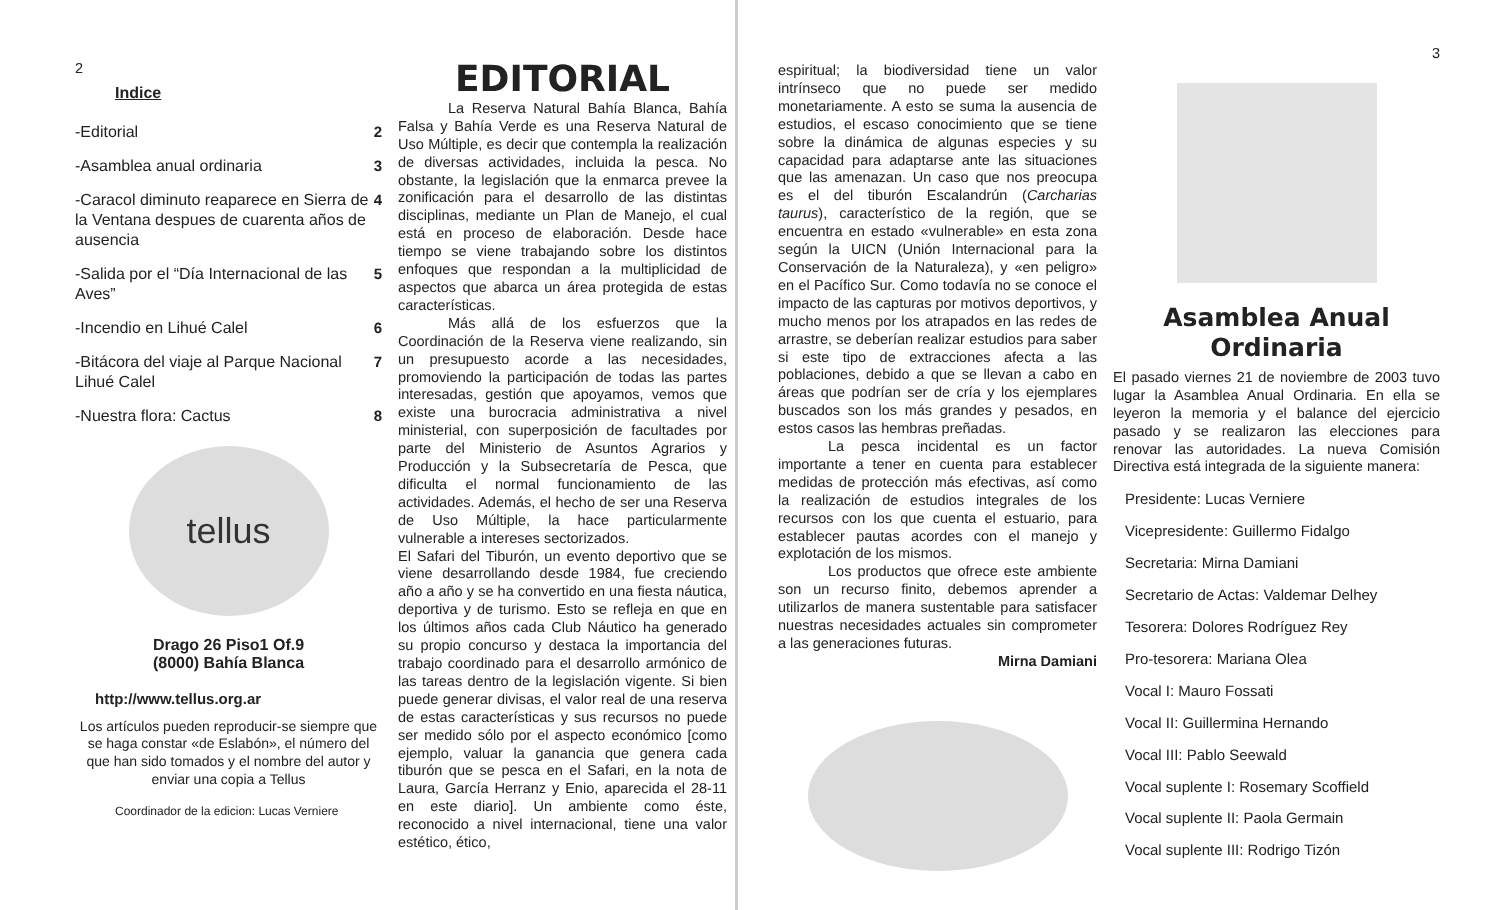2
Indice
-Editorial 2
-Asamblea anual ordinaria 3
-Caracol diminuto reaparece en Sierra de la Ventana despues de cuarenta años de ausencia 4
-Salida por el “Día Internacional de las Aves” 5
-Incendio en Lihué Calel 6
-Bitácora del viaje al Parque Nacional Lihué Calel 7
-Nuestra flora: Cactus 8
tellus
Drago 26 Piso1 Of.9
(8000) Bahía Blanca
http://www.tellus.org.ar
Los artículos pueden reproducir-se siempre que se haga constar «de Eslabón», el número del que han sido tomados y el nombre del autor y enviar una copia a Tellus
Coordinador de la edicion: Lucas Verniere
EDITORIAL
La Reserva Natural Bahía Blanca, Bahía Falsa y Bahía Verde es una Reserva Natural de Uso Múltiple, es decir que contempla la realización de diversas actividades, incluida la pesca. No obstante, la legislación que la enmarca prevee la zonificación para el desarrollo de las distintas disciplinas, mediante un Plan de Manejo, el cual está en proceso de elaboración. Desde hace tiempo se viene trabajando sobre los distintos enfoques que respondan a la multiplicidad de aspectos que abarca un área protegida de estas características.
Más allá de los esfuerzos que la Coordinación de la Reserva viene realizando, sin un presupuesto acorde a las necesidades, promoviendo la participación de todas las partes interesadas, gestión que apoyamos, vemos que existe una burocracia administrativa a nivel ministerial, con superposición de facultades por parte del Ministerio de Asuntos Agrarios y Producción y la Subsecretaría de Pesca, que dificulta el normal funcionamiento de las actividades. Además, el hecho de ser una Reserva de Uso Múltiple, la hace particularmente vulnerable a intereses sectorizados.
El Safari del Tiburón, un evento deportivo que se viene desarrollando desde 1984, fue creciendo año a año y se ha convertido en una fiesta náutica, deportiva y de turismo. Esto se refleja en que en los últimos años cada Club Náutico ha generado su propio concurso y destaca la importancia del trabajo coordinado para el desarrollo armónico de las tareas dentro de la legislación vigente. Si bien puede generar divisas, el valor real de una reserva de estas características y sus recursos no puede ser medido sólo por el aspecto económico [como ejemplo, valuar la ganancia que genera cada tiburón que se pesca en el Safari, en la nota de Laura, García Herranz y Enio, aparecida el 28-11 en este diario]. Un ambiente como éste, reconocido a nivel internacional, tiene una valor estético, ético,
espiritual; la biodiversidad tiene un valor intrínseco que no puede ser medido monetariamente. A esto se suma la ausencia de estudios, el escaso conocimiento que se tiene sobre la dinámica de algunas especies y su capacidad para adaptarse ante las situaciones que las amenazan. Un caso que nos preocupa es el del tiburón Escalandrún (Carcharias taurus), característico de la región, que se encuentra en estado «vulnerable» en esta zona según la UICN (Unión Internacional para la Conservación de la Naturaleza), y «en peligro» en el Pacífico Sur. Como todavía no se conoce el impacto de las capturas por motivos deportivos, y mucho menos por los atrapados en las redes de arrastre, se deberían realizar estudios para saber si este tipo de extracciones afecta a las poblaciones, debido a que se llevan a cabo en áreas que podrían ser de cría y los ejemplares buscados son los más grandes y pesados, en estos casos las hembras preñadas.
La pesca incidental es un factor importante a tener en cuenta para establecer medidas de protección más efectivas, así como la realización de estudios integrales de los recursos con los que cuenta el estuario, para establecer pautas acordes con el manejo y explotación de los mismos.
Los productos que ofrece este ambiente son un recurso finito, debemos aprender a utilizarlos de manera sustentable para satisfacer nuestras necesidades actuales sin comprometer a las generaciones futuras.
Mirna Damiani
3
Asamblea Anual
Ordinaria
El pasado viernes 21 de noviembre de 2003 tuvo lugar la Asamblea Anual Ordinaria. En ella se leyeron la memoria y el balance del ejercicio pasado y se realizaron las elecciones para renovar las autoridades. La nueva Comisión Directiva está integrada de la siguiente manera:
Presidente: Lucas Verniere
Vicepresidente: Guillermo Fidalgo
Secretaria: Mirna Damiani
Secretario de Actas: Valdemar Delhey
Tesorera: Dolores Rodríguez Rey
Pro-tesorera: Mariana Olea
Vocal I: Mauro Fossati
Vocal II: Guillermina Hernando
Vocal III: Pablo Seewald
Vocal suplente I: Rosemary Scoffield
Vocal suplente II: Paola Germain
Vocal suplente III: Rodrigo Tizón